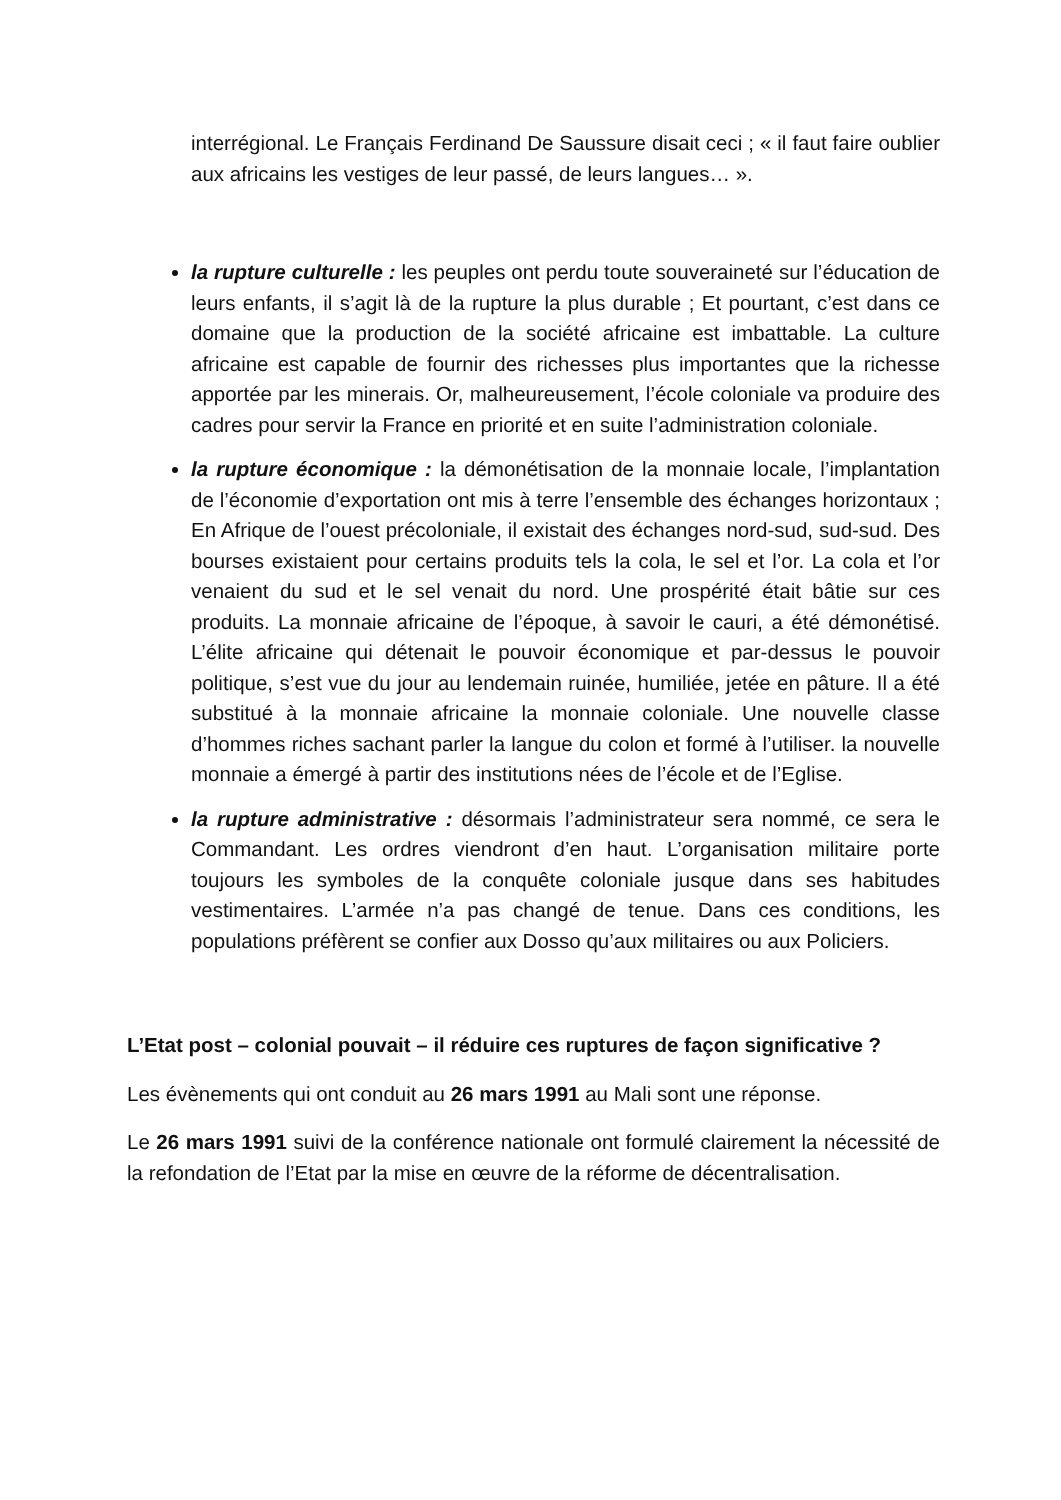interrégional. Le Français Ferdinand De Saussure disait ceci ; « il faut faire oublier aux africains les vestiges de leur passé, de leurs langues… ».
la rupture culturelle : les peuples ont perdu toute souveraineté sur l’éducation de leurs enfants, il s’agit là de la rupture la plus durable ; Et pourtant, c’est dans ce domaine que la production de la société africaine est imbattable. La culture africaine est capable de fournir des richesses plus importantes que la richesse apportée par les minerais. Or, malheureusement, l’école coloniale va produire des cadres pour servir la France en priorité et en suite l’administration coloniale.
la rupture économique : la démonétisation de la monnaie locale, l’implantation de l’économie d’exportation ont mis à terre l’ensemble des échanges horizontaux ; En Afrique de l’ouest précoloniale, il existait des échanges nord-sud, sud-sud. Des bourses existaient pour certains produits tels la cola, le sel et l’or. La cola et l’or venaient du sud et le sel venait du nord. Une prospérité était bâtie sur ces produits. La monnaie africaine de l’époque, à savoir le cauri, a été démonétisé. L’élite africaine qui détenait le pouvoir économique et par-dessus le pouvoir politique, s’est vue du jour au lendemain ruinée, humiliée, jetée en pâture. Il a été substitué à la monnaie africaine la monnaie coloniale. Une nouvelle classe d’hommes riches sachant parler la langue du colon et formé à l’utiliser. la nouvelle monnaie a émergé à partir des institutions nées de l’école et de l’Eglise.
la rupture administrative : désormais l’administrateur sera nommé, ce sera le Commandant. Les ordres viendront d’en haut. L’organisation militaire porte toujours les symboles de la conquête coloniale jusque dans ses habitudes vestimentaires. L’armée n’a pas changé de tenue. Dans ces conditions, les populations préfèrent se confier aux Dosso qu’aux militaires ou aux Policiers.
L’Etat post – colonial pouvait – il réduire ces ruptures de façon significative ?
Les évènements qui ont conduit au 26 mars 1991 au Mali sont une réponse.
Le 26 mars 1991 suivi de la conférence nationale ont formulé clairement la nécessité de la refondation de l’Etat par la mise en œuvre de la réforme de décentralisation.